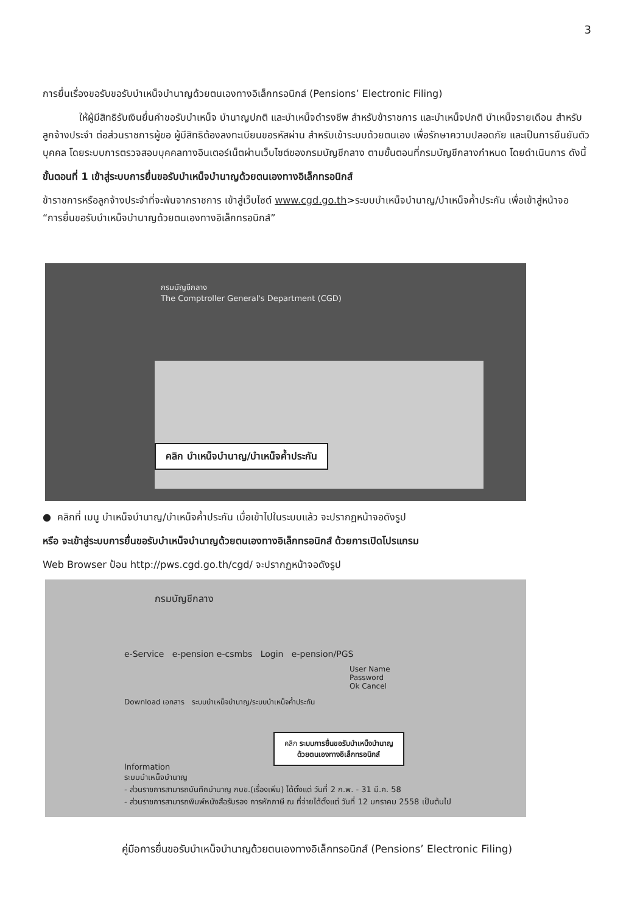3
การยื่นเรื่องขอรับขอรับบำเหน็จบำนาญด้วยตนเองทางอิเล็กทรอนิกส์ (Pensions’ Electronic Filing)
ให้ผู้มีสิทธิรับเงินยื่นคำขอรับบำเหน็จ บำนาญปกติ และบำเหน็จดำรงชีพ สำหรับข้าราชการ และบำเหน็จปกติ บำเหน็จรายเดือน สำหรับลูกจ้างประจำ ต่อส่วนราชการผู้ขอ ผู้มีสิทธิต้องลงทะเบียนขอรหัสผ่าน สำหรับเข้าระบบด้วยตนเอง เพื่อรักษาความปลอดภัย และเป็นการยืนยันตัวบุคคล โดยระบบการตรวจสอบบุคคลทางอินเตอร์เน็ตผ่านเว็บไซต์ของกรมบัญชีกลาง ตามขั้นตอนที่กรมบัญชีกลางกำหนด โดยดำเนินการ ดังนี้
ขั้นตอนที่ 1 เข้าสู่ระบบการยื่นขอรับบำเหน็จบำนาญด้วยตนเองทางอิเล็กทรอนิกส์
ข้าราชการหรือลูกจ้างประจำที่จะพ้นจากราชการ เข้าสู่เว็บไซต์ www.cgd.go.th>ระบบบำเหน็จบำนาญ/บำเหน็จค้ำประกัน เพื่อเข้าสู่หน้าจอ “การยื่นขอรับบำเหน็จบำนาญด้วยตนเองทางอิเล็กทรอนิกส์”
กรมบัญชีกลาง
The Comptroller General's Department (CGD)
คลิก บำเหน็จบำนาญ/บำเหน็จค้ำประกัน
● คลิกที่ เมนู บำเหน็จบำนาญ/บำเหน็จค้ำประกัน เมื่อเข้าไปในระบบแล้ว จะปรากฏหน้าจอดังรูป
หรือ จะเข้าสู่ระบบการยื่นขอรับบำเหน็จบำนาญด้วยตนเองทางอิเล็กทรอนิกส์ ด้วยการเปิดโปรแกรม
Web Browser ป้อน http://pws.cgd.go.th/cgd/ จะปรากฏหน้าจอดังรูป
กรมบัญชีกลาง
e-Service e-pension e-csmbs Login e-pension/PGS
User Name
Password
Ok Cancel
Download เอกสาร ระบบบำเหน็จบำนาญ/ระบบบำเหน็จค้ำประกัน
คลิก ระบบการยื่นขอรับบำเหน็จบำนาญ
ด้วยตนเองทางอิเล็กทรอนิกส์
Information
ระบบบำเหน็จบำนาญ
- ส่วนราชการสามารถบันทึกบำนาญ กบข.(เรื่องเพิ่ม) ได้ตั้งแต่ วันที่ 2 ก.พ. - 31 มี.ค. 58
- ส่วนราชการสามารถพิมพ์หนังสือรับรอง การหักภาษี ณ ที่จ่ายได้ตั้งแต่ วันที่ 12 มกราคม 2558 เป็นต้นไป
คู่มือการยื่นขอรับบำเหน็จบำนาญด้วยตนเองทางอิเล็กทรอนิกส์ (Pensions’ Electronic Filing)